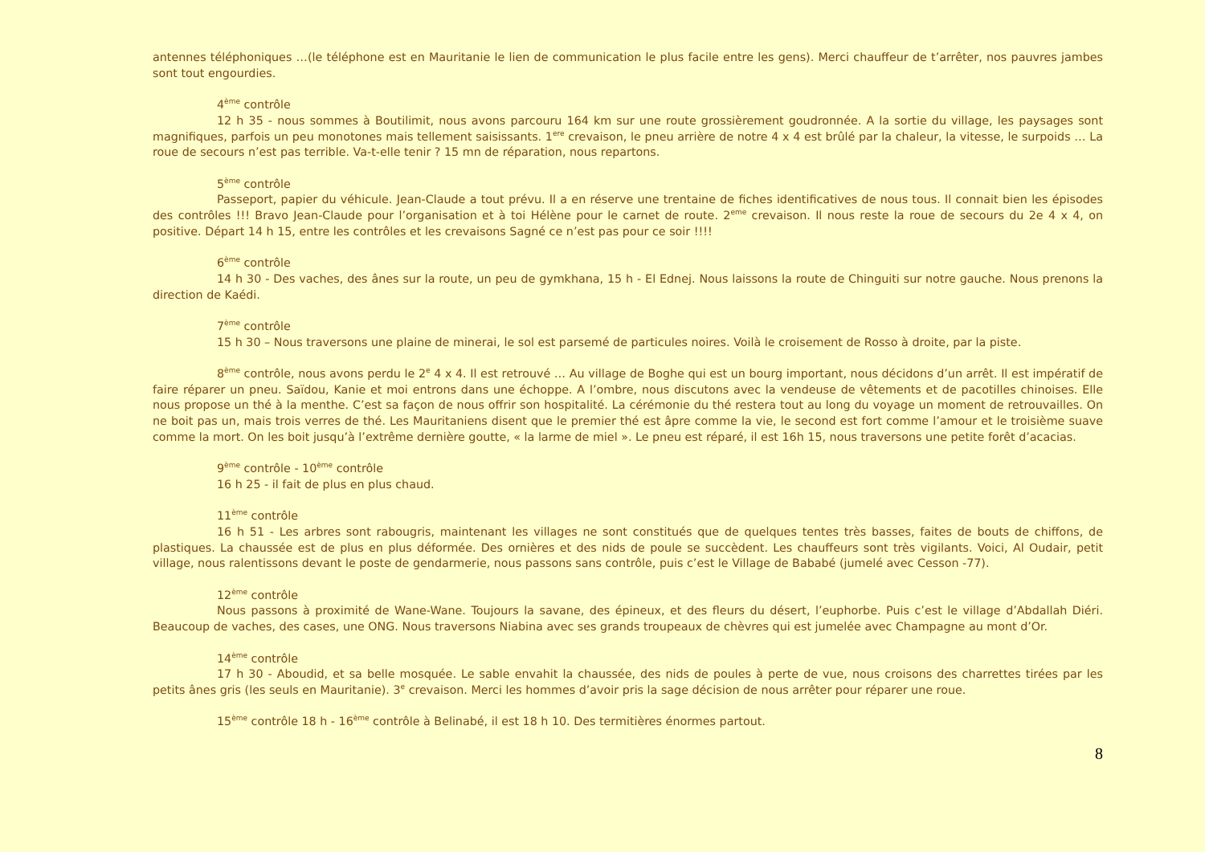antennes téléphoniques …(le téléphone est en Mauritanie le lien de communication le plus facile entre les gens). Merci chauffeur de t’arrêter, nos pauvres jambes sont tout engourdies.
4<sup>ème</sup> contrôle
12 h 35 - nous sommes à Boutilimit, nous avons parcouru 164 km sur une route grossièrement goudronnée. A la sortie du village, les paysages sont magnifiques, parfois un peu monotones mais tellement saisissants. 1<sup>ere</sup> crevaison, le pneu arrière de notre 4 x 4 est brûlé par la chaleur, la vitesse, le surpoids … La roue de secours n’est pas terrible. Va-t-elle tenir ? 15 mn de réparation, nous repartons.
5<sup>ème</sup> contrôle
Passeport, papier du véhicule. Jean-Claude a tout prévu. Il a en réserve une trentaine de fiches identificatives de nous tous. Il connait bien les épisodes des contrôles !!! Bravo Jean-Claude pour l’organisation et à toi Hélène pour le carnet de route. 2<sup>eme</sup> crevaison. Il nous reste la roue de secours du 2e 4 x 4, on positive. Départ 14 h 15, entre les contrôles et les crevaisons Sagné ce n’est pas pour ce soir !!!!
6<sup>ème</sup> contrôle
14 h 30 - Des vaches, des ânes sur la route, un peu de gymkhana, 15 h - El Ednej. Nous laissons la route de Chinguiti sur notre gauche. Nous prenons la direction de Kaédi.
7<sup>ème</sup> contrôle
15 h 30 – Nous traversons une plaine de minerai, le sol est parsemé de particules noires. Voilà le croisement de Rosso à droite, par la piste.
8<sup>ème</sup> contrôle, nous avons perdu le 2<sup>e</sup> 4 x 4. Il est retrouvé … Au village de Boghe qui est un bourg important, nous décidons d’un arrêt. Il est impératif de faire réparer un pneu. Saïdou, Kanie et moi entrons dans une échoppe. A l’ombre, nous discutons avec la vendeuse de vêtements et de pacotilles chinoises. Elle nous propose un thé à la menthe. C’est sa façon de nous offrir son hospitalité. La cérémonie du thé restera tout au long du voyage un moment de retrouvailles. On ne boit pas un, mais trois verres de thé. Les Mauritaniens disent que le premier thé est âpre comme la vie, le second est fort comme l’amour et le troisième suave comme la mort. On les boit jusqu’à l’extrême dernière goutte, « la larme de miel ». Le pneu est réparé, il est 16h 15, nous traversons une petite forêt d’acacias.
9<sup>ème</sup> contrôle - 10<sup>ème</sup> contrôle
16 h 25 - il fait de plus en plus chaud.
11<sup>ème</sup> contrôle
16 h 51 - Les arbres sont rabougris, maintenant les villages ne sont constitués que de quelques tentes très basses, faites de bouts de chiffons, de plastiques. La chaussée est de plus en plus déformée. Des ornières et des nids de poule se succèdent. Les chauffeurs sont très vigilants. Voici, Al Oudair, petit village, nous ralentissons devant le poste de gendarmerie, nous passons sans contrôle, puis c’est le Village de Bababé (jumelé avec Cesson -77).
12<sup>ème</sup> contrôle
Nous passons à proximité de Wane-Wane. Toujours la savane, des épineux, et des fleurs du désert, l’euphorbe. Puis c’est le village d’Abdallah Diéri. Beaucoup de vaches, des cases, une ONG. Nous traversons Niabina avec ses grands troupeaux de chèvres qui est jumelée avec Champagne au mont d’Or.
14<sup>ème</sup> contrôle
17 h 30 - Aboudid, et sa belle mosquée. Le sable envahit la chaussée, des nids de poules à perte de vue, nous croisons des charrettes tirées par les petits ânes gris (les seuls en Mauritanie). 3<sup>e</sup> crevaison. Merci les hommes d’avoir pris la sage décision de nous arrêter pour réparer une roue.
15<sup>ème</sup> contrôle 18 h - 16<sup>ème</sup> contrôle à Belinabé, il est 18 h 10. Des termitières énormes partout.
8